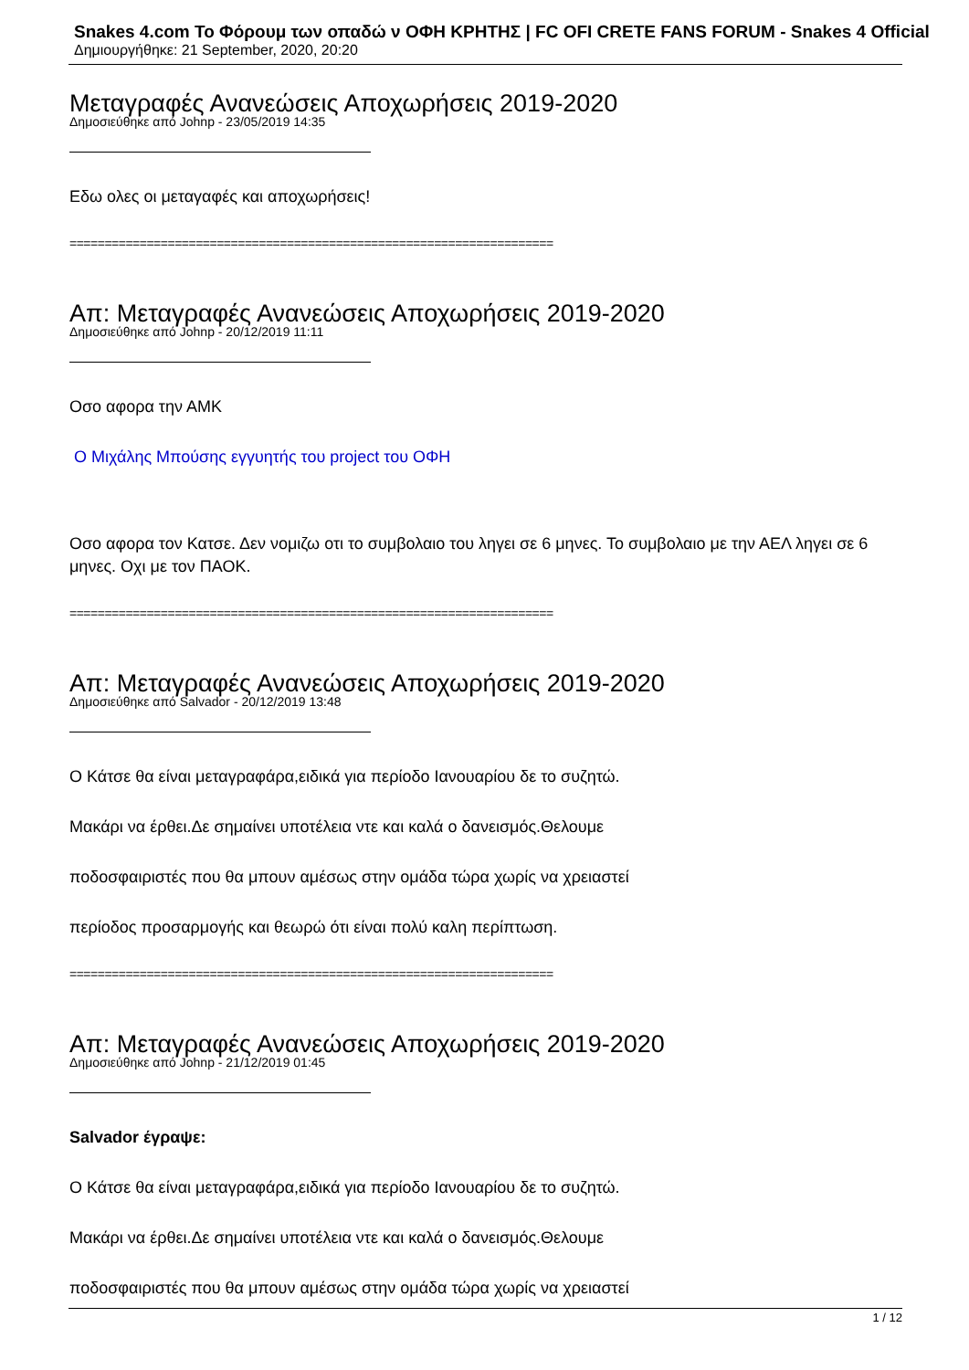Snakes 4.com Το Φόρουμ των οπαδώ ν ΟΦΗ ΚΡΗΤΗΣ | FC OFI CRETE FANS FORUM - Snakes 4 Official
Δημιουργήθηκε: 21 September, 2020, 20:20
Μεταγραφές Ανανεώσεις Αποχωρήσεις 2019-2020
Δημοσιεύθηκε από Johnp - 23/05/2019 14:35
Εδω ολες οι μεταγαφές και αποχωρήσεις!
=====================================================================
Απ: Μεταγραφές Ανανεώσεις Αποχωρήσεις 2019-2020
Δημοσιεύθηκε από Johnp - 20/12/2019 11:11
Οσο αφορα την ΑΜΚ
Ο Μιχάλης Μπούσης εγγυητής του project του ΟΦΗ
Οσο αφορα τον Κατσε. Δεν νομιζω οτι το συμβολαιο του ληγει σε 6 μηνες. Το συμβολαιο με την ΑΕΛ ληγει σε 6 μηνες. Οχι με τον ΠΑΟΚ.
=====================================================================
Απ: Μεταγραφές Ανανεώσεις Αποχωρήσεις 2019-2020
Δημοσιεύθηκε από Salvador - 20/12/2019 13:48
Ο Κάτσε θα είναι μεταγραφάρα,ειδικά για περίοδο Ιανουαρίου δε το συζητώ.
Μακάρι να έρθει.Δε σημαίνει υποτέλεια ντε και καλά ο δανεισμός.Θελουμε
ποδοσφαιριστές που θα μπουν αμέσως στην ομάδα τώρα χωρίς να χρειαστεί
περίοδος προσαρμογής και θεωρώ ότι είναι πολύ καλη περίπτωση.
=====================================================================
Απ: Μεταγραφές Ανανεώσεις Αποχωρήσεις 2019-2020
Δημοσιεύθηκε από Johnp - 21/12/2019 01:45
Salvador έγραψε:
Ο Κάτσε θα είναι μεταγραφάρα,ειδικά για περίοδο Ιανουαρίου δε το συζητώ.
Μακάρι να έρθει.Δε σημαίνει υποτέλεια ντε και καλά ο δανεισμός.Θελουμε
ποδοσφαιριστές που θα μπουν αμέσως στην ομάδα τώρα χωρίς να χρειαστεί
1 / 12